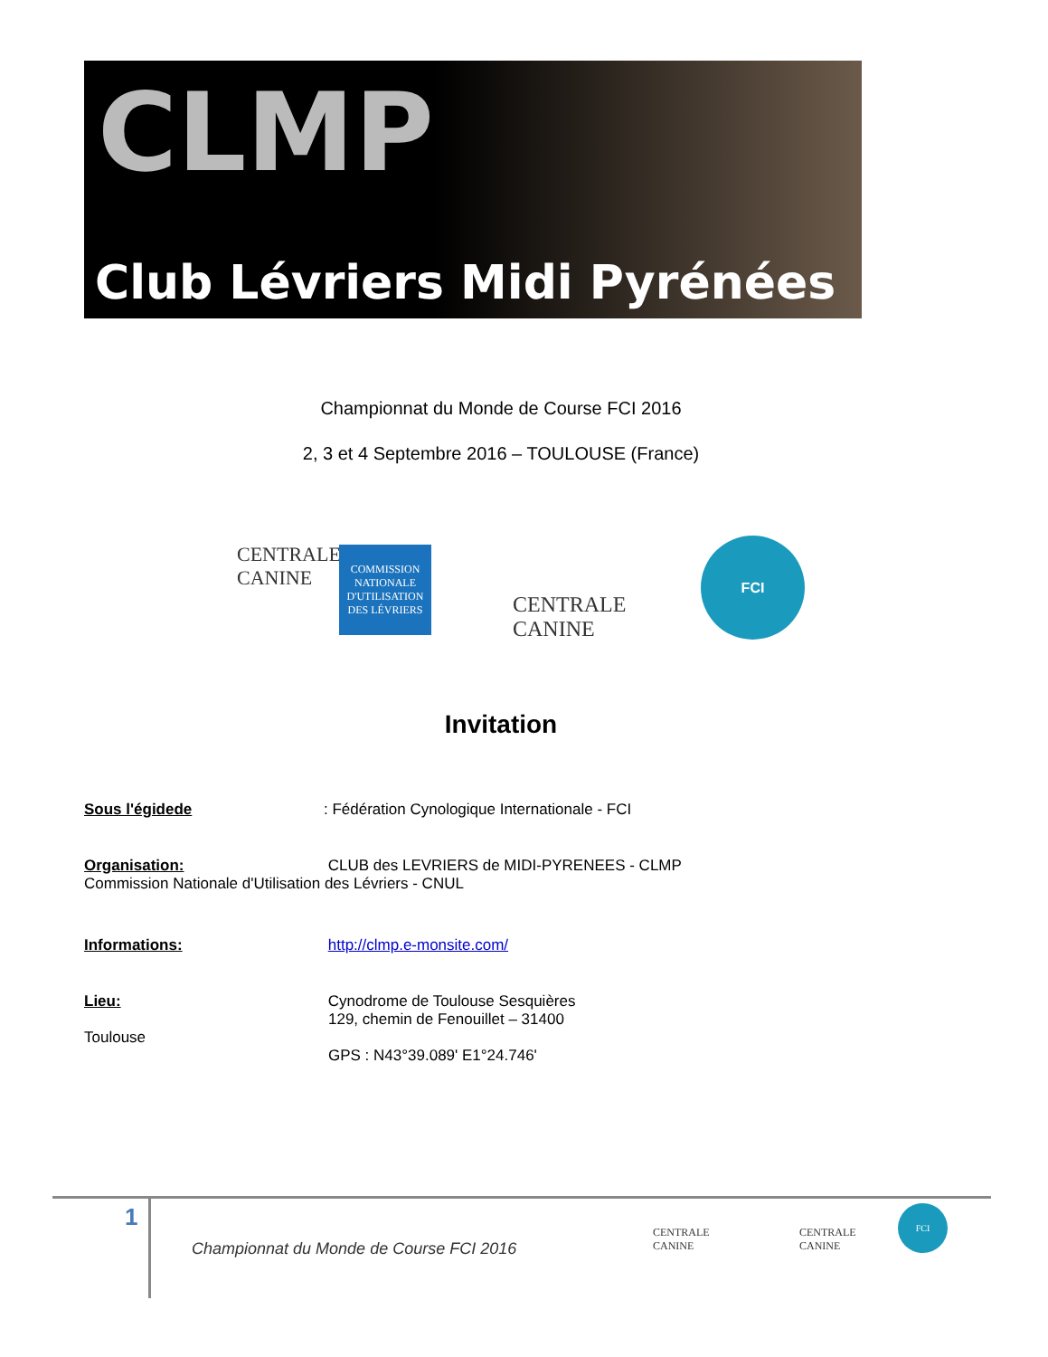CLMP
Club Lévriers Midi Pyrénées
Championnat du Monde de Course FCI 2016
2, 3 et 4 Septembre 2016 – TOULOUSE (France)
CENTRALE
CANINE
COMMISSION NATIONALE D'UTILISATION DES LÉVRIERS
CENTRALE
CANINE
FCI
Invitation
Sous l'égidede: Fédération Cynologique Internationale - FCI
Organisation: CLUB des LEVRIERS de MIDI-PYRENEES - CLMP
Commission Nationale d'Utilisation des Lévriers - CNUL
Informations: http://clmp.e-monsite.com/
Lieu: Cynodrome de Toulouse Sesquières
129, chemin de Fenouillet – 31400
Toulouse
GPS : N43°39.089' E1°24.746'
1
Championnat du Monde de Course FCI 2016
CENTRALE
CANINE
CENTRALE
CANINE
FCI